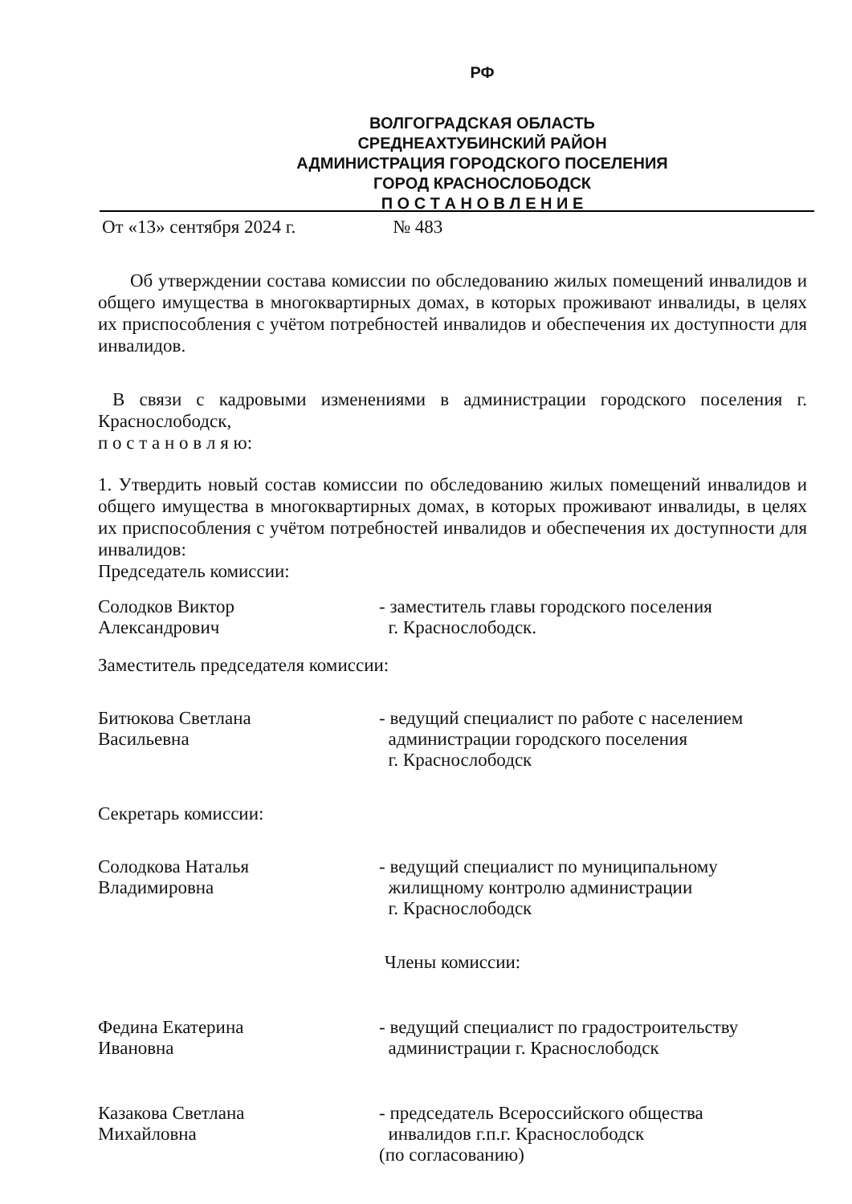РФ
ВОЛГОГРАДСКАЯ ОБЛАСТЬ
СРЕДНЕАХТУБИНСКИЙ РАЙОН
АДМИНИСТРАЦИЯ ГОРОДСКОГО ПОСЕЛЕНИЯ
ГОРОД КРАСНОСЛОБОДСК
П О С Т А Н О В Л Е Н И Е
От «13» сентября 2024 г. № 483
Об утверждении состава комиссии по обследованию жилых помещений инвалидов и общего имущества в многоквартирных домах, в которых проживают инвалиды, в целях их приспособления с учётом потребностей инвалидов и обеспечения их доступности для инвалидов.
В связи с кадровыми изменениями в администрации городского поселения г. Краснослободск,
п о с т а н о в л я ю:
1. Утвердить новый состав комиссии по обследованию жилых помещений инвалидов и общего имущества в многоквартирных домах, в которых проживают инвалиды, в целях их приспособления с учётом потребностей инвалидов и обеспечения их доступности для инвалидов:
Председатель комиссии:
Солодков Виктор
Александрович
- заместитель главы городского поселения
г. Краснослободск.
Заместитель председателя комиссии:
Битюкова Светлана
Васильевна
- ведущий специалист по работе с населением
администрации городского поселения
г. Краснослободск
Секретарь комиссии:
Солодкова Наталья
Владимировна
- ведущий специалист по муниципальному
жилищному контролю администрации
г. Краснослободск
Члены комиссии:
Федина Екатерина
Ивановна
- ведущий специалист по градостроительству
администрации г. Краснослободск
Казакова Светлана
Михайловна
- председатель Всероссийского общества
инвалидов г.п.г. Краснослободск
(по согласованию)